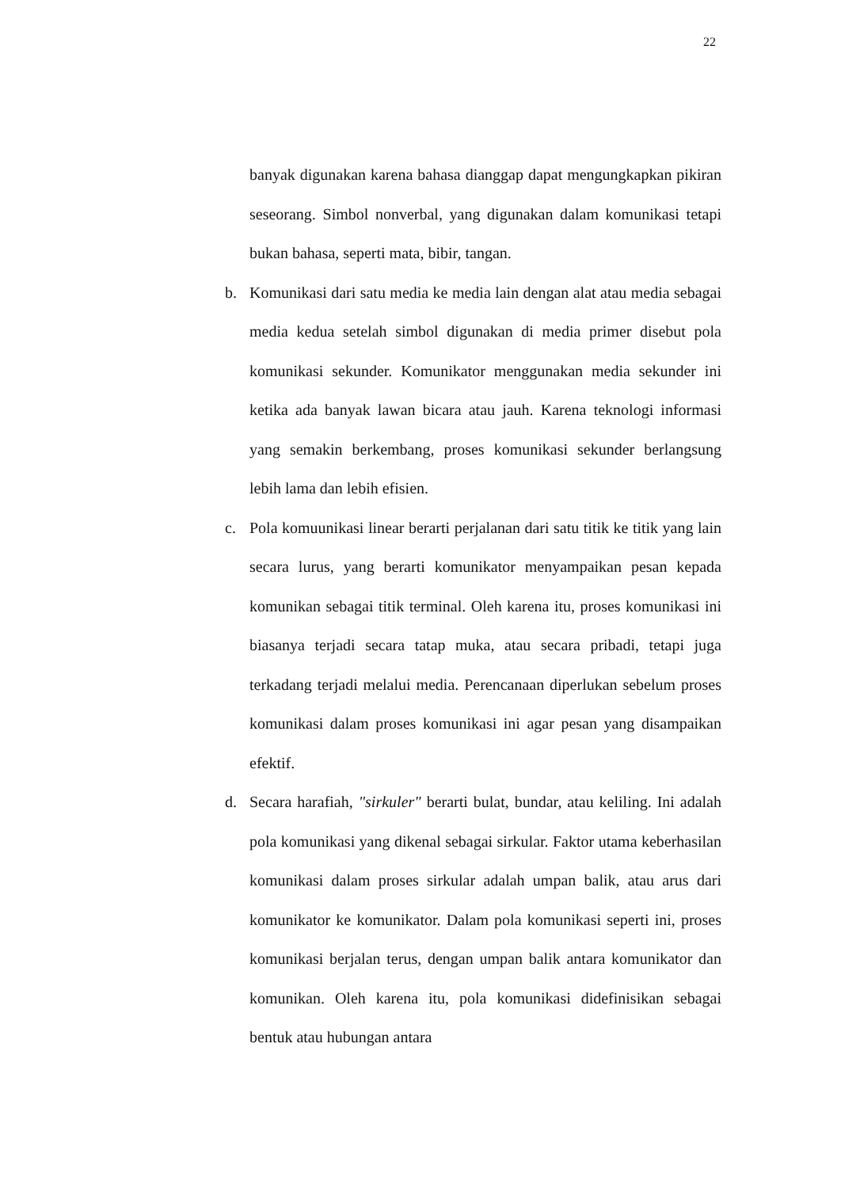22
banyak digunakan karena bahasa dianggap dapat mengungkapkan pikiran seseorang. Simbol nonverbal, yang digunakan dalam komunikasi tetapi bukan bahasa, seperti mata, bibir, tangan.
b. Komunikasi dari satu media ke media lain dengan alat atau media sebagai media kedua setelah simbol digunakan di media primer disebut pola komunikasi sekunder. Komunikator menggunakan media sekunder ini ketika ada banyak lawan bicara atau jauh. Karena teknologi informasi yang semakin berkembang, proses komunikasi sekunder berlangsung lebih lama dan lebih efisien.
c. Pola komuunikasi linear berarti perjalanan dari satu titik ke titik yang lain secara lurus, yang berarti komunikator menyampaikan pesan kepada komunikan sebagai titik terminal. Oleh karena itu, proses komunikasi ini biasanya terjadi secara tatap muka, atau secara pribadi, tetapi juga terkadang terjadi melalui media. Perencanaan diperlukan sebelum proses komunikasi dalam proses komunikasi ini agar pesan yang disampaikan efektif.
d. Secara harafiah, "sirkuler" berarti bulat, bundar, atau keliling. Ini adalah pola komunikasi yang dikenal sebagai sirkular. Faktor utama keberhasilan komunikasi dalam proses sirkular adalah umpan balik, atau arus dari komunikator ke komunikator. Dalam pola komunikasi seperti ini, proses komunikasi berjalan terus, dengan umpan balik antara komunikator dan komunikan. Oleh karena itu, pola komunikasi didefinisikan sebagai bentuk atau hubungan antara